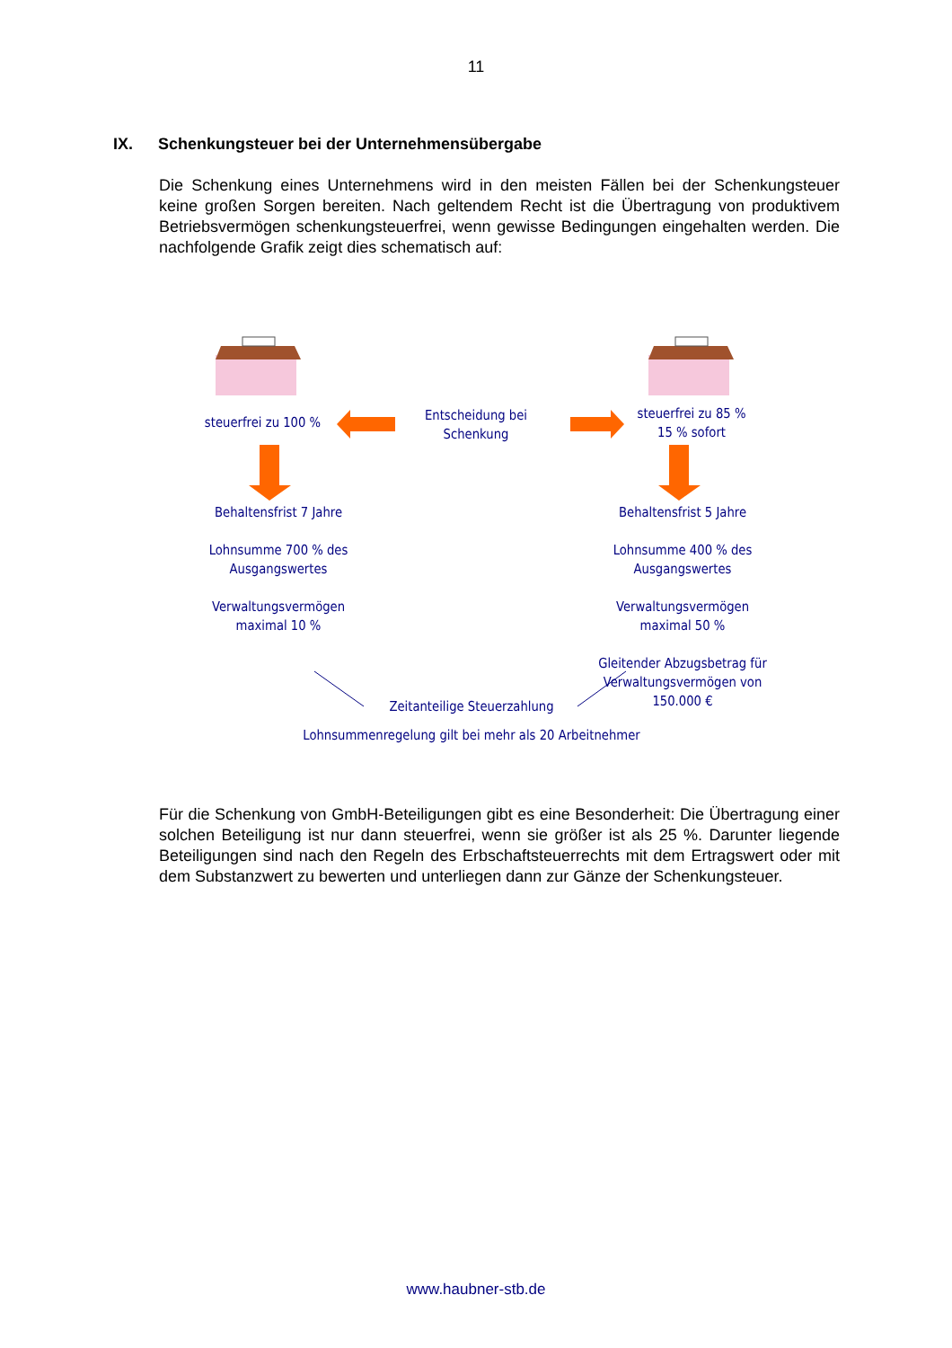11
IX. Schenkungsteuer bei der Unternehmensübergabe
Die Schenkung eines Unternehmens wird in den meisten Fällen bei der Schenkungsteuer keine großen Sorgen bereiten. Nach geltendem Recht ist die Übertragung von produktivem Betriebsvermögen schenkungsteuerfrei, wenn gewisse Bedingungen eingehalten werden. Die nachfolgende Grafik zeigt dies schematisch auf:
steuerfrei zu 100 %
Entscheidung bei
Schenkung
steuerfrei zu 85 %
15 % sofort
Behaltensfrist 7 Jahre
Lohnsumme 700 % des
Ausgangswertes
Verwaltungsvermögen
maximal 10 %
Behaltensfrist 5 Jahre
Lohnsumme 400 % des
Ausgangswertes
Verwaltungsvermögen
maximal 50 %
Gleitender Abzugsbetrag für
Verwaltungsvermögen von
150.000 €
Zeitanteilige Steuerzahlung
Lohnsummenregelung gilt bei mehr als 20 Arbeitnehmer
Für die Schenkung von GmbH-Beteiligungen gibt es eine Besonderheit: Die Übertragung einer solchen Beteiligung ist nur dann steuerfrei, wenn sie größer ist als 25 %. Darunter liegende Beteiligungen sind nach den Regeln des Erbschaftsteuerrechts mit dem Ertragswert oder mit dem Substanzwert zu bewerten und unterliegen dann zur Gänze der Schenkungsteuer.
www.haubner-stb.de